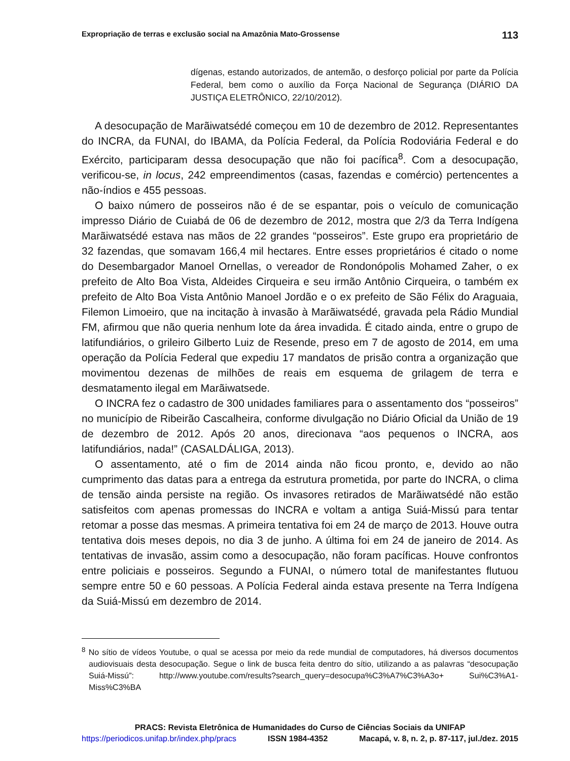Expropriação de terras e exclusão social na Amazônia Mato-Grossense 113
dígenas, estando autorizados, de antemão, o desforço policial por parte da Polícia Federal, bem como o auxílio da Força Nacional de Segurança (DIÁRIO DA JUSTIÇA ELETRÔNICO, 22/10/2012).
A desocupação de Marãiwatsédé começou em 10 de dezembro de 2012. Representantes do INCRA, da FUNAI, do IBAMA, da Polícia Federal, da Polícia Rodoviária Federal e do Exército, participaram dessa desocupação que não foi pacífica<sup>8</sup>. Com a desocupação, verificou-se, in locus, 242 empreendimentos (casas, fazendas e comércio) pertencentes a não-índios e 455 pessoas.
O baixo número de posseiros não é de se espantar, pois o veículo de comunicação impresso Diário de Cuiabá de 06 de dezembro de 2012, mostra que 2/3 da Terra Indígena Marãiwatsédé estava nas mãos de 22 grandes “posseiros”. Este grupo era proprietário de 32 fazendas, que somavam 166,4 mil hectares. Entre esses proprietários é citado o nome do Desembargador Manoel Ornellas, o vereador de Rondonópolis Mohamed Zaher, o ex prefeito de Alto Boa Vista, Aldeides Cirqueira e seu irmão Antônio Cirqueira, o também ex prefeito de Alto Boa Vista Antônio Manoel Jordão e o ex prefeito de São Félix do Araguaia, Filemon Limoeiro, que na incitação à invasão à Marãiwatsédé, gravada pela Rádio Mundial FM, afirmou que não queria nenhum lote da área invadida. É citado ainda, entre o grupo de latifundiários, o grileiro Gilberto Luiz de Resende, preso em 7 de agosto de 2014, em uma operação da Polícia Federal que expediu 17 mandatos de prisão contra a organização que movimentou dezenas de milhões de reais em esquema de grilagem de terra e desmatamento ilegal em Marãiwatsede.
O INCRA fez o cadastro de 300 unidades familiares para o assentamento dos “posseiros” no município de Ribeirão Cascalheira, conforme divulgação no Diário Oficial da União de 19 de dezembro de 2012. Após 20 anos, direcionava “aos pequenos o INCRA, aos latifundiários, nada!” (CASALDÁLIGA, 2013).
O assentamento, até o fim de 2014 ainda não ficou pronto, e, devido ao não cumprimento das datas para a entrega da estrutura prometida, por parte do INCRA, o clima de tensão ainda persiste na região. Os invasores retirados de Marãiwatsédé não estão satisfeitos com apenas promessas do INCRA e voltam a antiga Suiá-Missú para tentar retomar a posse das mesmas. A primeira tentativa foi em 24 de março de 2013. Houve outra tentativa dois meses depois, no dia 3 de junho. A última foi em 24 de janeiro de 2014. As tentativas de invasão, assim como a desocupação, não foram pacíficas. Houve confrontos entre policiais e posseiros. Segundo a FUNAI, o número total de manifestantes flutuou sempre entre 50 e 60 pessoas. A Polícia Federal ainda estava presente na Terra Indígena da Suiá-Missú em dezembro de 2014.
<sup>8</sup> No sítio de vídeos Youtube, o qual se acessa por meio da rede mundial de computadores, há diversos documentos audiovisuais desta desocupação. Segue o link de busca feita dentro do sítio, utilizando a as palavras “desocupação Suiá-Missú”: http://www.youtube.com/results?search_query=desocupa%C3%A7%C3%A3o+ Sui%C3%A1-Miss%C3%BA
PRACS: Revista Eletrônica de Humanidades do Curso de Ciências Sociais da UNIFAP
https://periodicos.unifap.br/index.php/pracs ISSN 1984-4352 Macapá, v. 8, n. 2, p. 87-117, jul./dez. 2015